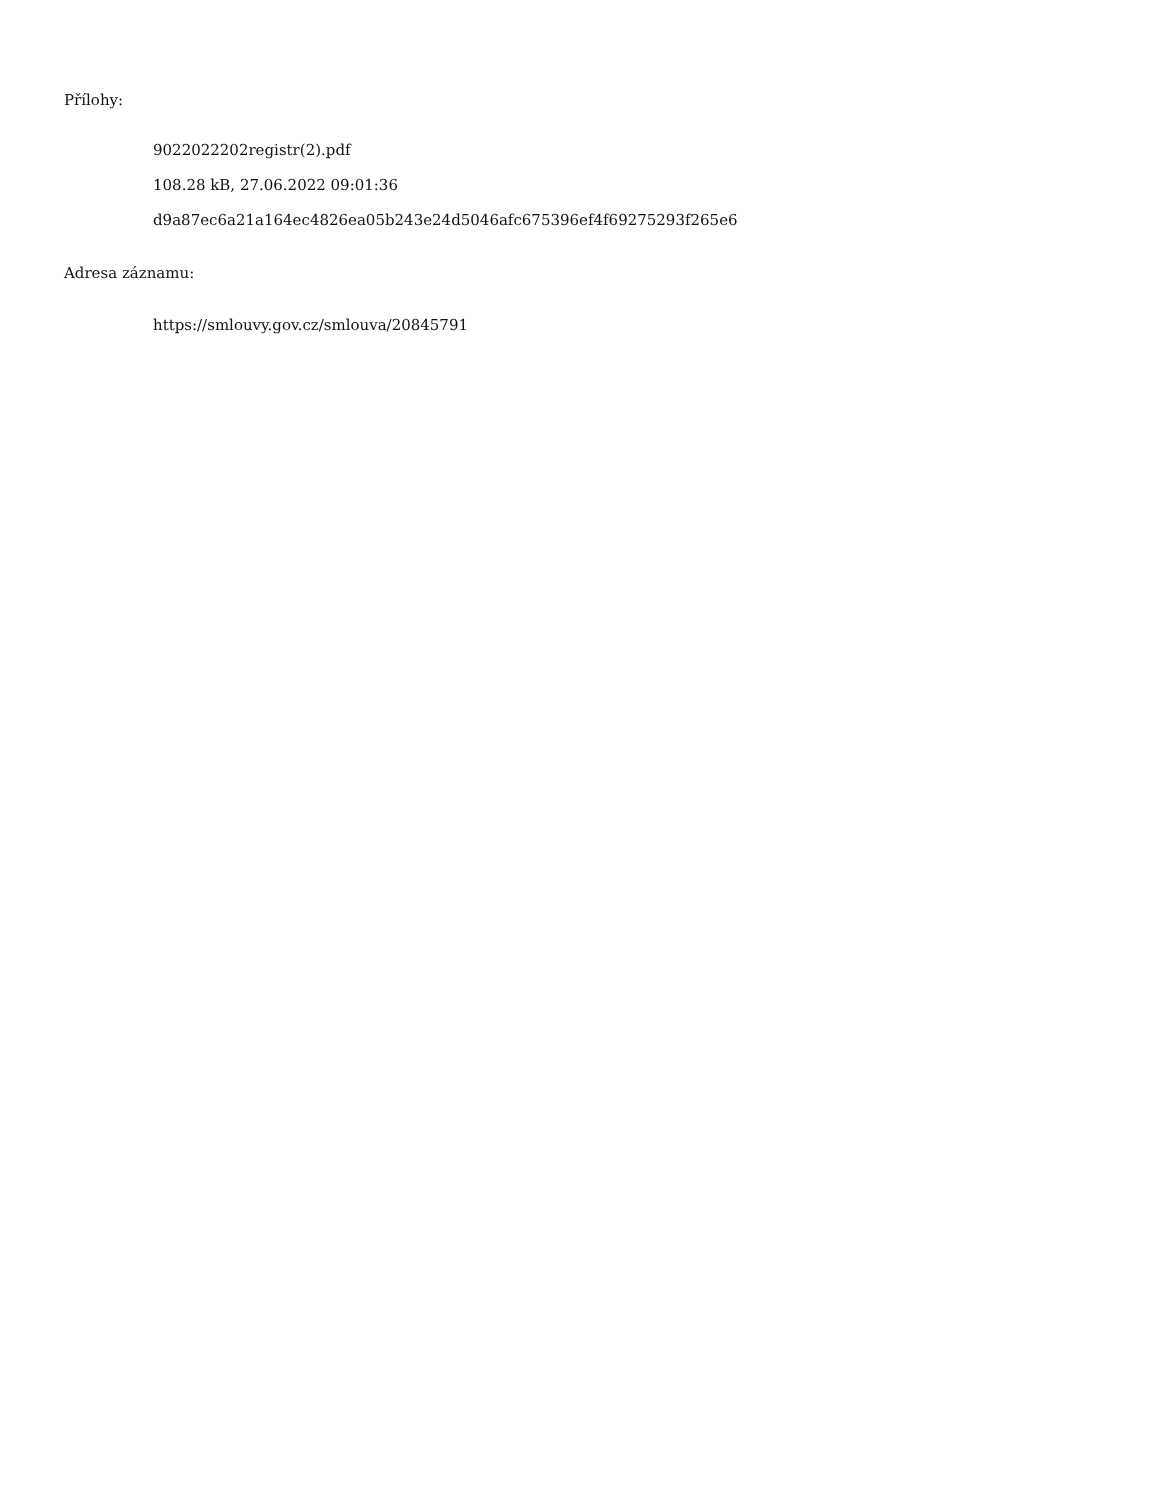Přílohy:
9022022202registr(2).pdf
108.28 kB, 27.06.2022 09:01:36
d9a87ec6a21a164ec4826ea05b243e24d5046afc675396ef4f69275293f265e6
Adresa záznamu:
https://smlouvy.gov.cz/smlouva/20845791